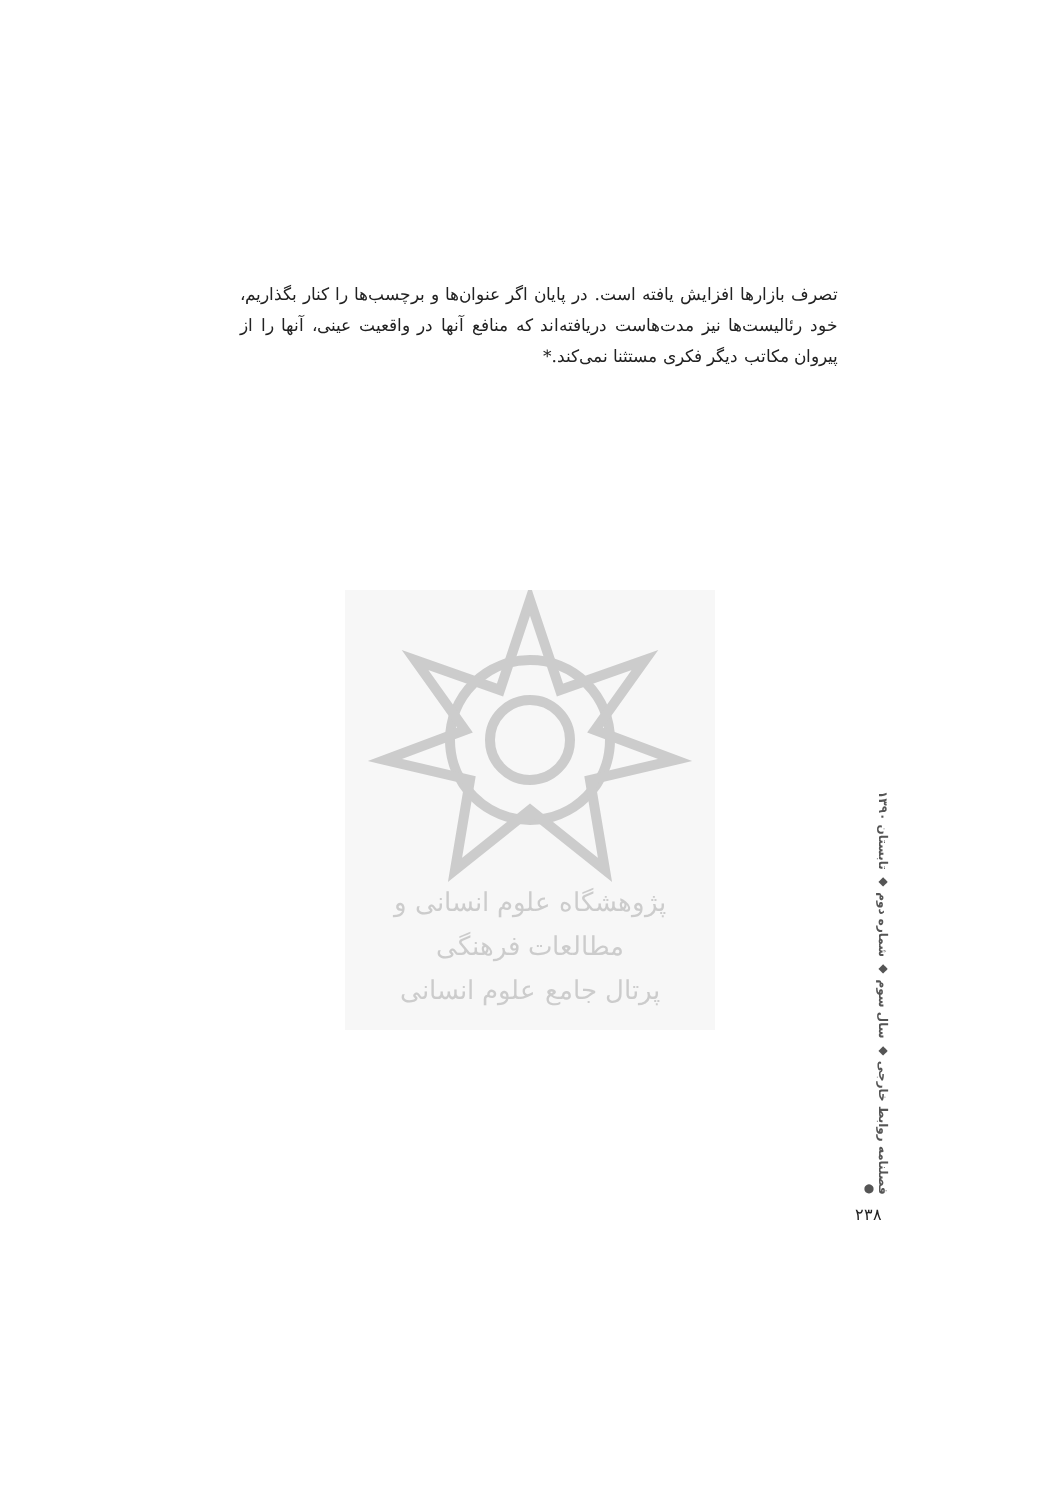تصرف بازارها افزایش یافته است. در پایان اگر عنوان‌ها و برچسب‌ها را کنار بگذاریم، خود رئالیست‌ها نیز مدت‌هاست دریافته‌اند که منافع آنها در واقعیت عینی، آنها را از پیروان مکاتب دیگر فکری مستثنا نمی‌کند.*
پژوهشگاه علوم انسانی و مطالعات فرهنگی
پرتال جامع علوم انسانی
فصلنامه روابط خارجی ◆ سال سوم ◆ شماره دوم ◆ تابستان ۱۳۹۰ ●
۲۳۸